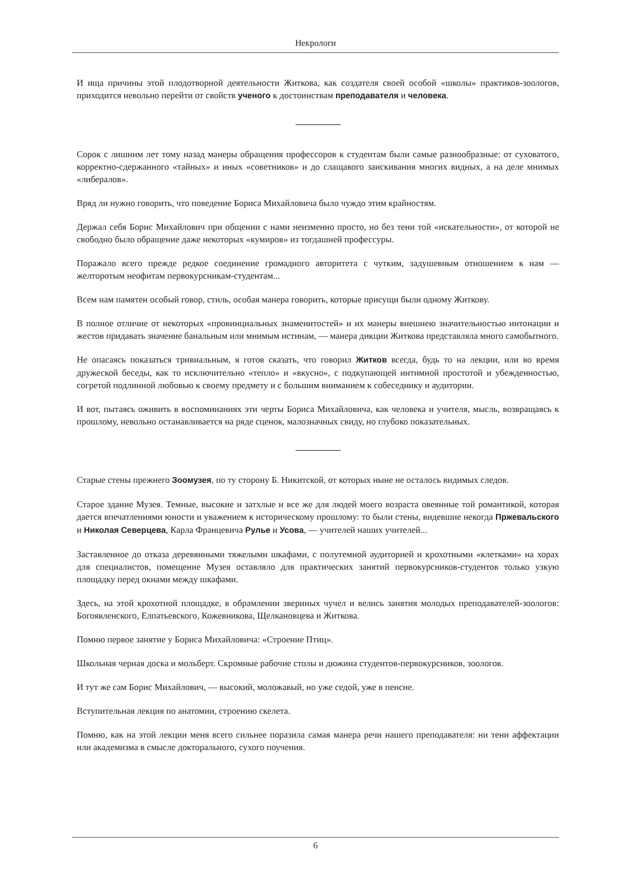Некрологи
И ища причины этой плодотворной деятельности Житкова, как создателя своей особой «школы» практиков-зоологов, приходится невольно перейти от свойств ученого к достоинствам преподавателя и человека.
Сорок с лишним лет тому назад манеры обращения профессоров к студентам были самые разнообразные: от суховатого, корректно-сдержанного «тайных» и иных «советников» и до слащавого заискивания многих видных, а на деле мнимых «либералов».
Вряд ли нужно говорить, что поведение Бориса Михайловича было чуждо этим крайностям.
Держал себя Борис Михайлович при общении с нами неизменно просто, но без тени той «искательности», от которой не свободно было обращение даже некоторых «кумиров» из тогдашней профессуры.
Поражало всего прежде редкое соединение громадного авторитета с чутким, задушевным отношением к нам — желторотым неофитам первокурсникам-студентам...
Всем нам памятен особый говор, стиль, особая манера говорить, которые присущи были одному Житкову.
В полное отличие от некоторых «провинциальных знаменитостей» и их манеры внешнею значительностью интонации и жестов придавать значение банальным или мнимым истинам, — манера дикции Житкова представляла много самобытного.
Не опасаясь показаться тривиальным, я готов сказать, что говорил Житков всегда, будь то на лекции, или во время дружеской беседы, как то исключительно «тепло» и «вкусно», с подкупающей интимной простотой и убежденностью, согретой подлинной любовью к своему предмету и с большим вниманием к собеседнику и аудитории.
И вот, пытаясь оживить в воспоминаниях эти черты Бориса Михайловича, как человека и учителя, мысль, возвращаясь к прошлому, невольно останавливается на ряде сценок, малозначных свиду, но глубоко показательных.
Старые стены прежнего Зоомузея, по ту сторону Б. Никитской, от которых ныне не осталось видимых следов.
Старое здание Музея. Темные, высокие и затхлые и все же для людей моего возраста овеянные той романтикой, которая дается впечатлениями юности и уважением к историческому прошлому: то были стены, видевшие некогда Пржевальского и Николая Северцева, Карла Францевича Рулье и Усова, — учителей наших учителей...
Заставленное до отказа деревянными тяжелыми шкафами, с полутемной аудиторией и крохотными «клетками» на хорах для специалистов, помещение Музея оставляло для практических занятий первокурсников-студентов только узкую площадку перед окнами между шкафами.
Здесь, на этой крохотной площадке, в обрамлении звериных чучел и велись занятия молодых преподавателей-зоологов: Богоявленского, Елпатьевского, Кожевникова, Щелкановцева и Житкова.
Помню первое занятие у Бориса Михайловича: «Строение Птиц».
Школьная черная доска и мольберт. Скромные рабочие столы и дюжина студентов-первокурсников, зоологов.
И тут же сам Борис Михайлович, — высокий, моложавый, но уже седой, уже в пенсне.
Вступительная лекция по анатомии, строению скелета.
Помню, как на этой лекции меня всего сильнее поразила самая манера речи нашего преподавателя: ни тени аффектации или академизма в смысле докторального, сухого поучения.
6